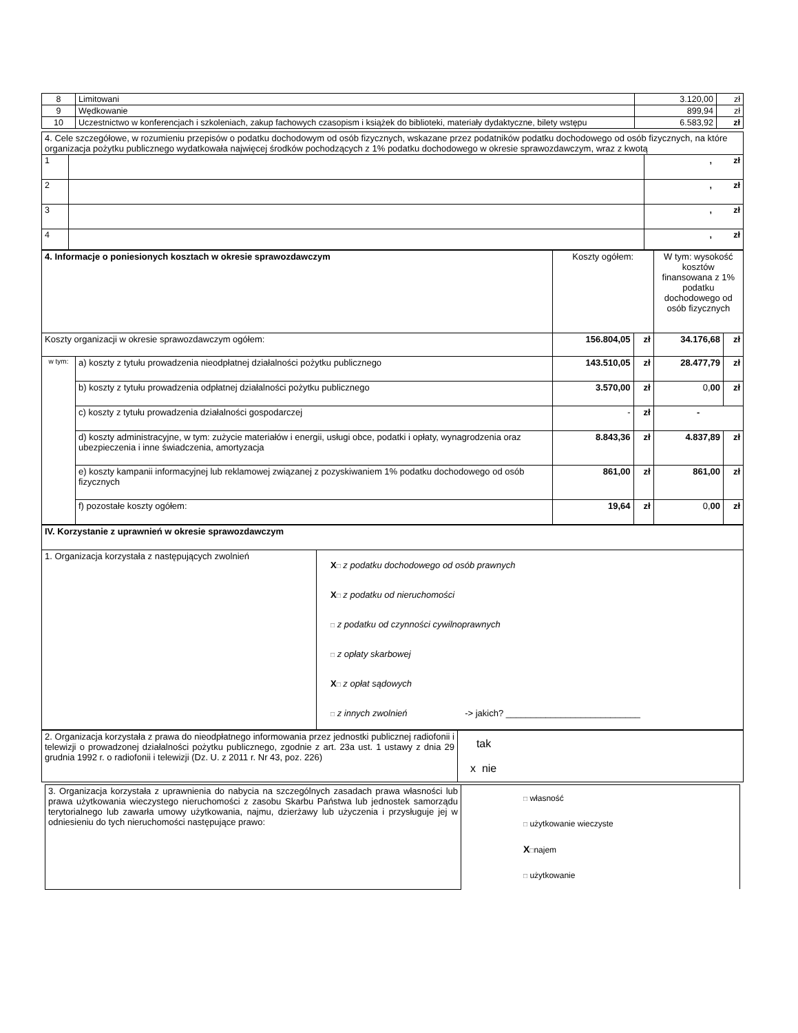| 8 | Limitowani | 3.120,00 | zł |
| 9 | Wędkowanie | 899,94 | zł |
| 10 | Uczestnictwo w konferencjach i szkoleniach, zakup fachowych czasopism i książek do biblioteki, materiały dydaktyczne, bilety wstępu | 6.583,92 | zł |
| 4. Cele szczegółowe, w rozumieniu przepisów o podatku dochodowym od osób fizycznych, wskazane przez podatników podatku dochodowego od osób fizycznych, na które organizacja pożytku publicznego wydatkowała najwięcej środków pochodzących z 1% podatku dochodowego w okresie sprawozdawczym, wraz z kwotą | | |
| 1 | | , zł |
| 2 | | , zł |
| 3 | | , zł |
| 4 | | , zł |
| 4. Informacje o poniesionych kosztach w okresie sprawozdawczym | | Koszty ogółem: | | W tym: wysokość kosztów finansowana z 1% podatku dochodowego od osób fizycznych | |
| Koszty organizacji w okresie sprawozdawczym ogółem: | | 156.804,05 | zł | 34.176,68 | zł |
| w tym: | a) koszty z tytułu prowadzenia nieodpłatnej działalności pożytku publicznego | 143.510,05 | zł | 28.477,79 | zł |
| | b) koszty z tytułu prowadzenia odpłatnej działalności pożytku publicznego | 3.570,00 | zł | 0, 00 | zł |
| | c) koszty z tytułu prowadzenia działalności gospodarczej | - | zł | - | |
| | d) koszty administracyjne, w tym: zużycie materiałów i energii, usługi obce, podatki i opłaty, wynagrodzenia oraz ubezpieczenia i inne świadczenia, amortyzacja | 8.843,36 | zł | 4.837,89 | zł |
| | e) koszty kampanii informacyjnej lub reklamowej związanej z pozyskiwaniem 1% podatku dochodowego od osób fizycznych | 861,00 | zł | 861,00 | zł |
| | f) pozostałe koszty ogółem: | 19,64 | zł | 0, 00 | zł |
| IV. Korzystanie z uprawnień w okresie sprawozdawczym | |
| 1. Organizacja korzystała z następujących zwolnień | X □ z podatku dochodowego od osób prawnych X □ z podatku od nieruchomości □ z podatku od czynności cywilnoprawnych □ z opłaty skarbowej X □ z opłat sądowych □ z innych zwolnień -> jakich? ___________________________ |
| 2. Organizacja korzystała z prawa do nieodpłatnego informowania przez jednostki publicznej radiofonii i telewizji o prowadzonej działalności pożytku publicznego, zgodnie z art. 23a ust. 1 ustawy z dnia 29 grudnia 1992 r. o radiofonii i telewizji (Dz. U. z 2011 r. Nr 43, poz. 226) | tak x nie |
| 3. Organizacja korzystała z uprawnienia do nabycia na szczególnych zasadach prawa własności lub prawa użytkowania wieczystego nieruchomości z zasobu Skarbu Państwa lub jednostek samorządu terytorialnego lub zawarła umowy użytkowania, najmu, dzierżawy lub użyczenia i przysługuje jej w odniesieniu do tych nieruchomości następujące prawo: | □ własność □ użytkowanie wieczyste X □ najem □ użytkowanie |